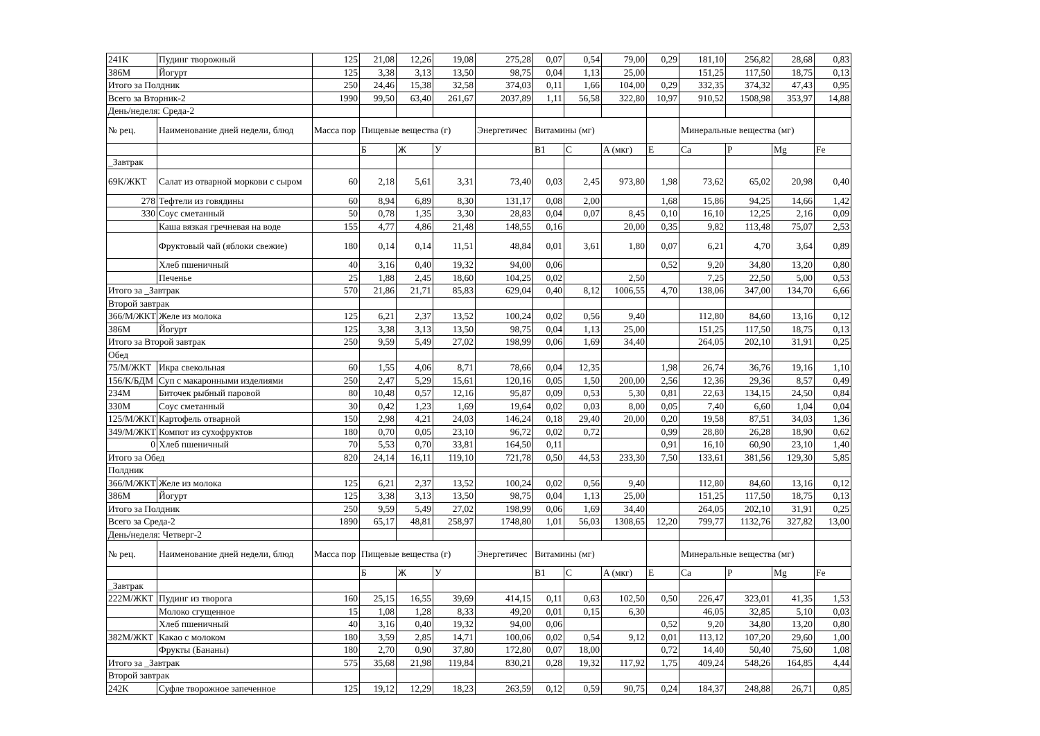| 241К | Пудинг творожный | 125 | 21,08 | 12,26 | 19,08 | 275,28 | 0,07 | 0,54 | 79,00 | 0,29 | 181,10 | 256,82 | 28,68 | 0,83 |
| 386М | Йогурт | 125 | 3,38 | 3,13 | 13,50 | 98,75 | 0,04 | 1,13 | 25,00 | | 151,25 | 117,50 | 18,75 | 0,13 |
| Итого за Полдник | | 250 | 24,46 | 15,38 | 32,58 | 374,03 | 0,11 | 1,66 | 104,00 | 0,29 | 332,35 | 374,32 | 47,43 | 0,95 |
| Всего за Вторник-2 | | 1990 | 99,50 | 63,40 | 261,67 | 2037,89 | 1,11 | 56,58 | 322,80 | 10,97 | 910,52 | 1508,98 | 353,97 | 14,88 |
| День/неделя: Среда-2 | | | | | | | | | | | | | | |
| № рец. | Наименование дней недели, блюд | Масса пор | Пищевые вещества (г) | | | Энергетичес | Витамины (мг) | | | | Минеральные вещества (мг) | | | |
| | | | Б | Ж | У | | B1 | C | A (мкг) | E | Ca | P | Mg | Fe |
| _Завтрак | | | | | | | | | | | | | | |
| 69К/ЖКТ | Салат из отварной моркови с сыром | 60 | 2,18 | 5,61 | 3,31 | 73,40 | 0,03 | 2,45 | 973,80 | 1,98 | 73,62 | 65,02 | 20,98 | 0,40 |
| 278 | Тефтели из говядины | 60 | 8,94 | 6,89 | 8,30 | 131,17 | 0,08 | 2,00 | | 1,68 | 15,86 | 94,25 | 14,66 | 1,42 |
| 330 | Соус сметанный | 50 | 0,78 | 1,35 | 3,30 | 28,83 | 0,04 | 0,07 | 8,45 | 0,10 | 16,10 | 12,25 | 2,16 | 0,09 |
| | Каша вязкая гречневая на воде | 155 | 4,77 | 4,86 | 21,48 | 148,55 | 0,16 | | 20,00 | 0,35 | 9,82 | 113,48 | 75,07 | 2,53 |
| | Фруктовый чай (яблоки свежие) | 180 | 0,14 | 0,14 | 11,51 | 48,84 | 0,01 | 3,61 | 1,80 | 0,07 | 6,21 | 4,70 | 3,64 | 0,89 |
| | Хлеб пшеничный | 40 | 3,16 | 0,40 | 19,32 | 94,00 | 0,06 | | | 0,52 | 9,20 | 34,80 | 13,20 | 0,80 |
| | Печенье | 25 | 1,88 | 2,45 | 18,60 | 104,25 | 0,02 | | 2,50 | | 7,25 | 22,50 | 5,00 | 0,53 |
| Итого за _Завтрак | | 570 | 21,86 | 21,71 | 85,83 | 629,04 | 0,40 | 8,12 | 1006,55 | 4,70 | 138,06 | 347,00 | 134,70 | 6,66 |
| Второй завтрак | | | | | | | | | | | | | | |
| 366/М/ЖКТ | Желе из молока | 125 | 6,21 | 2,37 | 13,52 | 100,24 | 0,02 | 0,56 | 9,40 | | 112,80 | 84,60 | 13,16 | 0,12 |
| 386М | Йогурт | 125 | 3,38 | 3,13 | 13,50 | 98,75 | 0,04 | 1,13 | 25,00 | | 151,25 | 117,50 | 18,75 | 0,13 |
| Итого за Второй завтрак | | 250 | 9,59 | 5,49 | 27,02 | 198,99 | 0,06 | 1,69 | 34,40 | | 264,05 | 202,10 | 31,91 | 0,25 |
| Обед | | | | | | | | | | | | | | |
| 75/М/ЖКТ | Икра свекольная | 60 | 1,55 | 4,06 | 8,71 | 78,66 | 0,04 | 12,35 | | 1,98 | 26,74 | 36,76 | 19,16 | 1,10 |
| 156/К/БДМ | Суп с макаронными изделиями | 250 | 2,47 | 5,29 | 15,61 | 120,16 | 0,05 | 1,50 | 200,00 | 2,56 | 12,36 | 29,36 | 8,57 | 0,49 |
| 234М | Биточек рыбный паровой | 80 | 10,48 | 0,57 | 12,16 | 95,87 | 0,09 | 0,53 | 5,30 | 0,81 | 22,63 | 134,15 | 24,50 | 0,84 |
| 330М | Соус сметанный | 30 | 0,42 | 1,23 | 1,69 | 19,64 | 0,02 | 0,03 | 8,00 | 0,05 | 7,40 | 6,60 | 1,04 | 0,04 |
| 125/М/ЖКТ | Картофель отварной | 150 | 2,98 | 4,21 | 24,03 | 146,24 | 0,18 | 29,40 | 20,00 | 0,20 | 19,58 | 87,51 | 34,03 | 1,36 |
| 349/М/ЖКТ | Компот из сухофруктов | 180 | 0,70 | 0,05 | 23,10 | 96,72 | 0,02 | 0,72 | | 0,99 | 28,80 | 26,28 | 18,90 | 0,62 |
| 0 | Хлеб пшеничный | 70 | 5,53 | 0,70 | 33,81 | 164,50 | 0,11 | | | 0,91 | 16,10 | 60,90 | 23,10 | 1,40 |
| Итого за Обед | | 820 | 24,14 | 16,11 | 119,10 | 721,78 | 0,50 | 44,53 | 233,30 | 7,50 | 133,61 | 381,56 | 129,30 | 5,85 |
| Полдник | | | | | | | | | | | | | | |
| 366/М/ЖКТ | Желе из молока | 125 | 6,21 | 2,37 | 13,52 | 100,24 | 0,02 | 0,56 | 9,40 | | 112,80 | 84,60 | 13,16 | 0,12 |
| 386М | Йогурт | 125 | 3,38 | 3,13 | 13,50 | 98,75 | 0,04 | 1,13 | 25,00 | | 151,25 | 117,50 | 18,75 | 0,13 |
| Итого за Полдник | | 250 | 9,59 | 5,49 | 27,02 | 198,99 | 0,06 | 1,69 | 34,40 | | 264,05 | 202,10 | 31,91 | 0,25 |
| Всего за Среда-2 | | 1890 | 65,17 | 48,81 | 258,97 | 1748,80 | 1,01 | 56,03 | 1308,65 | 12,20 | 799,77 | 1132,76 | 327,82 | 13,00 |
| День/неделя: Четверг-2 | | | | | | | | | | | | | | |
| № рец. | Наименование дней недели, блюд | Масса пор | Пищевые вещества (г) | | | Энергетичес | Витамины (мг) | | | | Минеральные вещества (мг) | | | |
| | | | Б | Ж | У | | B1 | C | A (мкг) | E | Ca | P | Mg | Fe |
| _Завтрак | | | | | | | | | | | | | | |
| 222М/ЖКТ | Пудинг из творога | 160 | 25,15 | 16,55 | 39,69 | 414,15 | 0,11 | 0,63 | 102,50 | 0,50 | 226,47 | 323,01 | 41,35 | 1,53 |
| | Молоко сгущенное | 15 | 1,08 | 1,28 | 8,33 | 49,20 | 0,01 | 0,15 | 6,30 | | 46,05 | 32,85 | 5,10 | 0,03 |
| | Хлеб пшеничный | 40 | 3,16 | 0,40 | 19,32 | 94,00 | 0,06 | | | 0,52 | 9,20 | 34,80 | 13,20 | 0,80 |
| 382М/ЖКТ | Какао с молоком | 180 | 3,59 | 2,85 | 14,71 | 100,06 | 0,02 | 0,54 | 9,12 | 0,01 | 113,12 | 107,20 | 29,60 | 1,00 |
| | Фрукты (Бананы) | 180 | 2,70 | 0,90 | 37,80 | 172,80 | 0,07 | 18,00 | | 0,72 | 14,40 | 50,40 | 75,60 | 1,08 |
| Итого за _Завтрак | | 575 | 35,68 | 21,98 | 119,84 | 830,21 | 0,28 | 19,32 | 117,92 | 1,75 | 409,24 | 548,26 | 164,85 | 4,44 |
| Второй завтрак | | | | | | | | | | | | | | |
| 242К | Суфле творожное запеченное | 125 | 19,12 | 12,29 | 18,23 | 263,59 | 0,12 | 0,59 | 90,75 | 0,24 | 184,37 | 248,88 | 26,71 | 0,85 |